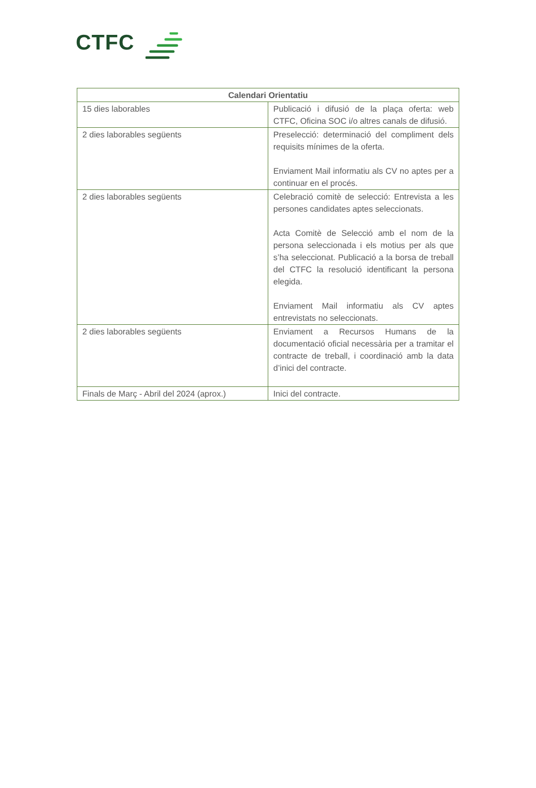CTFC
| Calendari Orientatiu | |
| --- | --- |
| 15 dies laborables | Publicació i difusió de la plaça oferta: web CTFC, Oficina SOC i/o altres canals de difusió. |
| 2 dies laborables següents | Preselecció: determinació del compliment dels requisits mínimes de la oferta. Enviament Mail informatiu als CV no aptes per a continuar en el procés. |
| 2 dies laborables següents | Celebració comitè de selecció: Entrevista a les persones candidates aptes seleccionats. Acta Comitè de Selecció amb el nom de la persona seleccionada i els motius per als que s’ha seleccionat. Publicació a la borsa de treball del CTFC la resolució identificant la persona elegida. Enviament Mail informatiu als CV aptes entrevistats no seleccionats. |
| 2 dies laborables següents | Enviament a Recursos Humans de la documentació oficial necessària per a tramitar el contracte de treball, i coordinació amb la data d’inici del contracte. |
| Finals de Març - Abril del 2024 (aprox.) | Inici del contracte. |